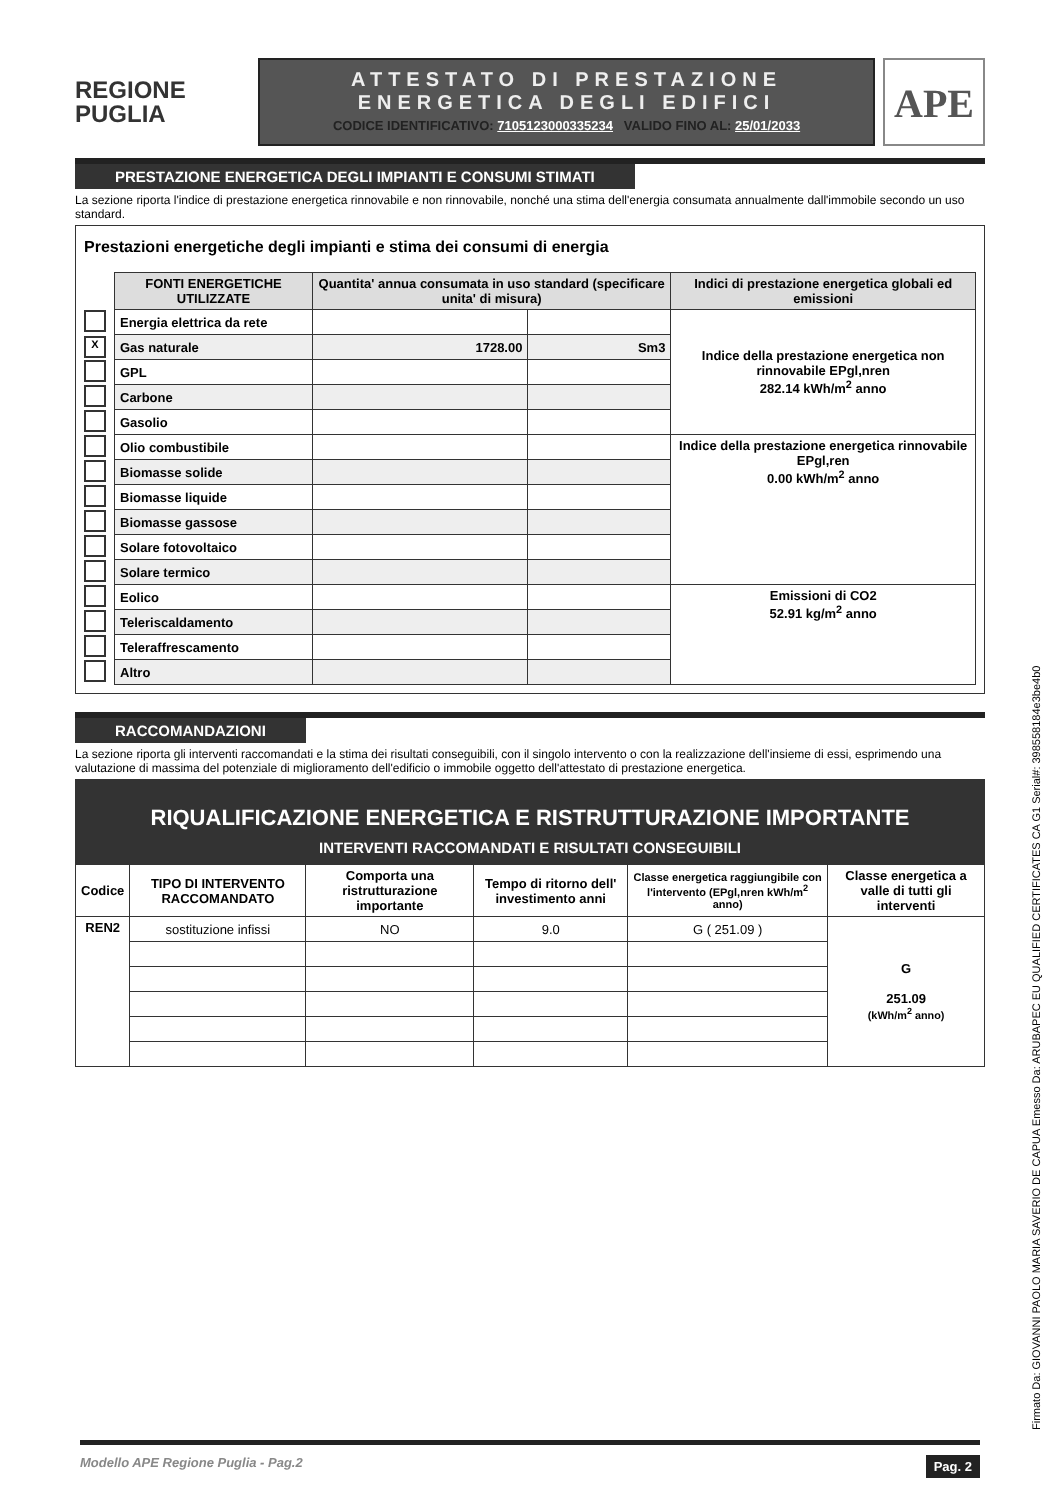REGIONE
PUGLIA
ATTESTATO DI PRESTAZIONE
ENERGETICA DEGLI EDIFICI
CODICE IDENTIFICATIVO: 7105123000335234 VALIDO FINO AL: 25/01/2033
APE
PRESTAZIONE ENERGETICA DEGLI IMPIANTI E CONSUMI STIMATI
La sezione riporta l'indice di prestazione energetica rinnovabile e non rinnovabile, nonché una stima dell'energia consumata annualmente dall'immobile secondo un uso standard.
Prestazioni energetiche degli impianti e stima dei consumi di energia
| | FONTI ENERGETICHE UTILIZZATE | Quantita' annua consumata in uso standard (specificare unita' di misura) | | Indici di prestazione energetica globali ed emissioni |
| | Energia elettrica da rete | | | Indice della prestazione energetica non rinnovabile EPgl,nren 282.14 kWh/m<sup>2</sup> anno |
| X | Gas naturale | 1728.00 | Sm3 | |
| | GPL | | | |
| | Carbone | | | |
| | Gasolio | | | |
| | Olio combustibile | | | Indice della prestazione energetica rinnovabile EPgl,ren 0.00 kWh/m<sup>2</sup> anno |
| | Biomasse solide | | | |
| | Biomasse liquide | | | |
| | Biomasse gassose | | | |
| | Solare fotovoltaico | | | |
| | Solare termico | | | |
| | Eolico | | | Emissioni di CO2 52.91 kg/m<sup>2</sup> anno |
| | Teleriscaldamento | | | |
| | Teleraffrescamento | | | |
| | Altro | | | |
RACCOMANDAZIONI
La sezione riporta gli interventi raccomandati e la stima dei risultati conseguibili, con il singolo intervento o con la realizzazione dell'insieme di essi, esprimendo una valutazione di massima del potenziale di miglioramento dell'edificio o immobile oggetto dell'attestato di prestazione energetica.
RIQUALIFICAZIONE ENERGETICA E RISTRUTTURAZIONE IMPORTANTE
INTERVENTI RACCOMANDATI E RISULTATI CONSEGUIBILI
| Codice | TIPO DI INTERVENTO RACCOMANDATO | Comporta una ristrutturazione importante | Tempo di ritorno dell' investimento anni | Classe energetica raggiungibile con l'intervento (EPgl,nren kWh/m<sup>2</sup> anno) | Classe energetica a valle di tutti gli interventi |
| REN2 | sostituzione infissi | NO | 9.0 | G ( 251.09 ) | G 251.09 (kWh/m<sup>2</sup> anno) |
Modello APE Regione Puglia - Pag.2 Pag. 2
Firmato Da: GIOVANNI PAOLO MARIA SAVERIO DE CAPUA Emesso Da: ARUBAPEC EU QUALIFIED CERTIFICATES CA G1 Serial#: 398558184e3be4b0